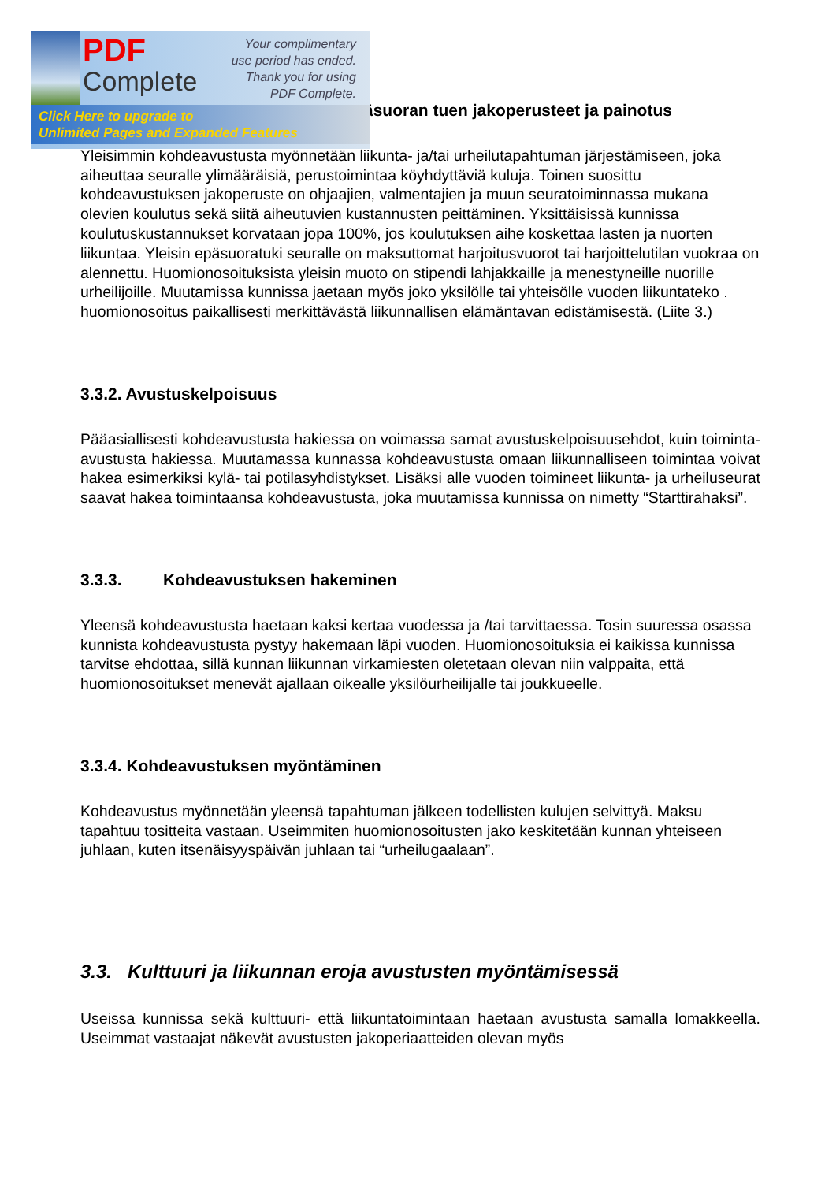PDF
Complete
Your complimentary use period has ended. Thank you for using PDF Complete.
Click Here to upgrade to
Unlimited Pages and Expanded Features
äsuoran tuen jakoperusteet ja painotus
Yleisimmin kohdeavustusta myönnetään liikunta- ja/tai urheilutapahtuman järjestämiseen, joka aiheuttaa seuralle ylimääräisiä, perustoimintaa köyhdyttäviä kuluja. Toinen suosittu kohdeavustuksen jakoperuste on ohjaajien, valmentajien ja muun seuratoiminnassa mukana olevien koulutus sekä siitä aiheutuvien kustannusten peittäminen. Yksittäisissä kunnissa koulutuskustannukset korvataan jopa 100%, jos koulutuksen aihe koskettaa lasten ja nuorten liikuntaa. Yleisin epäsuoratuki seuralle on maksuttomat harjoitusvuorot tai harjoittelutilan vuokraa on alennettu. Huomionosoituksista yleisin muoto on stipendi lahjakkaille ja menestyneille nuorille urheilijoille. Muutamissa kunnissa jaetaan myös joko yksilölle tai yhteisölle vuoden liikuntateko . huomionosoitus paikallisesti merkittävästä liikunnallisen elämäntavan edistämisestä. (Liite 3.)
3.3.2. Avustuskelpoisuus
Pääasiallisesti kohdeavustusta hakiessa on voimassa samat avustuskelpoisuusehdot, kuin toiminta-avustusta hakiessa. Muutamassa kunnassa kohdeavustusta omaan liikunnalliseen toimintaa voivat hakea esimerkiksi kylä- tai potilasyhdistykset. Lisäksi alle vuoden toimineet liikunta- ja urheiluseurat saavat hakea toimintaansa kohdeavustusta, joka muutamissa kunnissa on nimetty “Starttirahaksi”.
3.3.3. Kohdeavustuksen hakeminen
Yleensä kohdeavustusta haetaan kaksi kertaa vuodessa ja /tai tarvittaessa. Tosin suuressa osassa kunnista kohdeavustusta pystyy hakemaan läpi vuoden. Huomionosoituksia ei kaikissa kunnissa tarvitse ehdottaa, sillä kunnan liikunnan virkamiesten oletetaan olevan niin valppaita, että huomionosoitukset menevät ajallaan oikealle yksilöurheilijalle tai joukkueelle.
3.3.4. Kohdeavustuksen myöntäminen
Kohdeavustus myönnetään yleensä tapahtuman jälkeen todellisten kulujen selvittyä. Maksu tapahtuu tositteita vastaan. Useimmiten huomionosoitusten jako keskitetään kunnan yhteiseen juhlaan, kuten itsenäisyyspäivän juhlaan tai “urheilugaalaan”.
3.3. Kulttuuri ja liikunnan eroja avustusten myöntämisessä
Useissa kunnissa sekä kulttuuri- että liikuntatoimintaan haetaan avustusta samalla lomakkeella. Useimmat vastaajat näkevät avustusten jakoperiaatteiden olevan myös